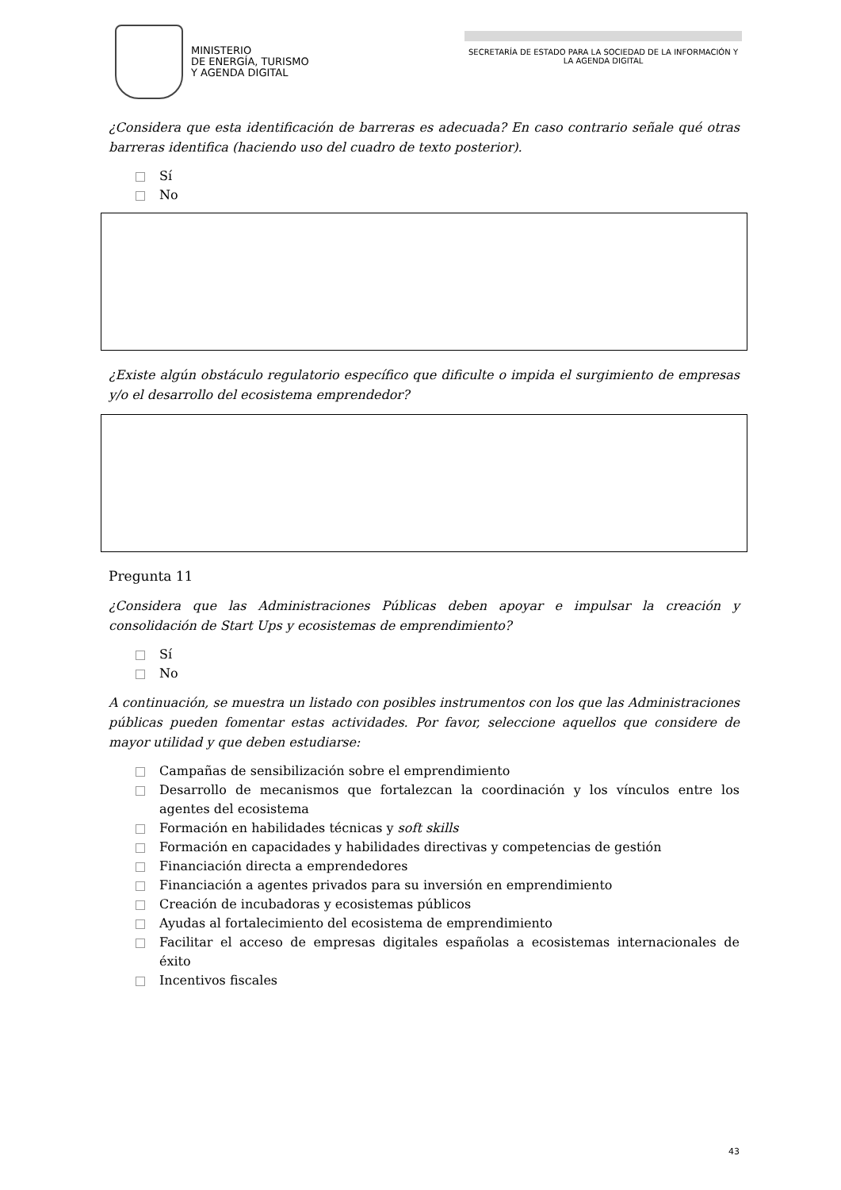MINISTERIO
DE ENERGÍA, TURISMO
Y AGENDA DIGITAL
SECRETARÍA DE ESTADO PARA LA SOCIEDAD DE LA INFORMACIÓN Y LA AGENDA DIGITAL
¿Considera que esta identificación de barreras es adecuada? En caso contrario señale qué otras barreras identifica (haciendo uso del cuadro de texto posterior).
Sí
No
¿Existe algún obstáculo regulatorio específico que dificulte o impida el surgimiento de empresas y/o el desarrollo del ecosistema emprendedor?
Pregunta 11
¿Considera que las Administraciones Públicas deben apoyar e impulsar la creación y consolidación de Start Ups y ecosistemas de emprendimiento?
Sí
No
A continuación, se muestra un listado con posibles instrumentos con los que las Administraciones públicas pueden fomentar estas actividades. Por favor, seleccione aquellos que considere de mayor utilidad y que deben estudiarse:
Campañas de sensibilización sobre el emprendimiento
Desarrollo de mecanismos que fortalezcan la coordinación y los vínculos entre los agentes del ecosistema
Formación en habilidades técnicas y soft skills
Formación en capacidades y habilidades directivas y competencias de gestión
Financiación directa a emprendedores
Financiación a agentes privados para su inversión en emprendimiento
Creación de incubadoras y ecosistemas públicos
Ayudas al fortalecimiento del ecosistema de emprendimiento
Facilitar el acceso de empresas digitales españolas a ecosistemas internacionales de éxito
Incentivos fiscales
43